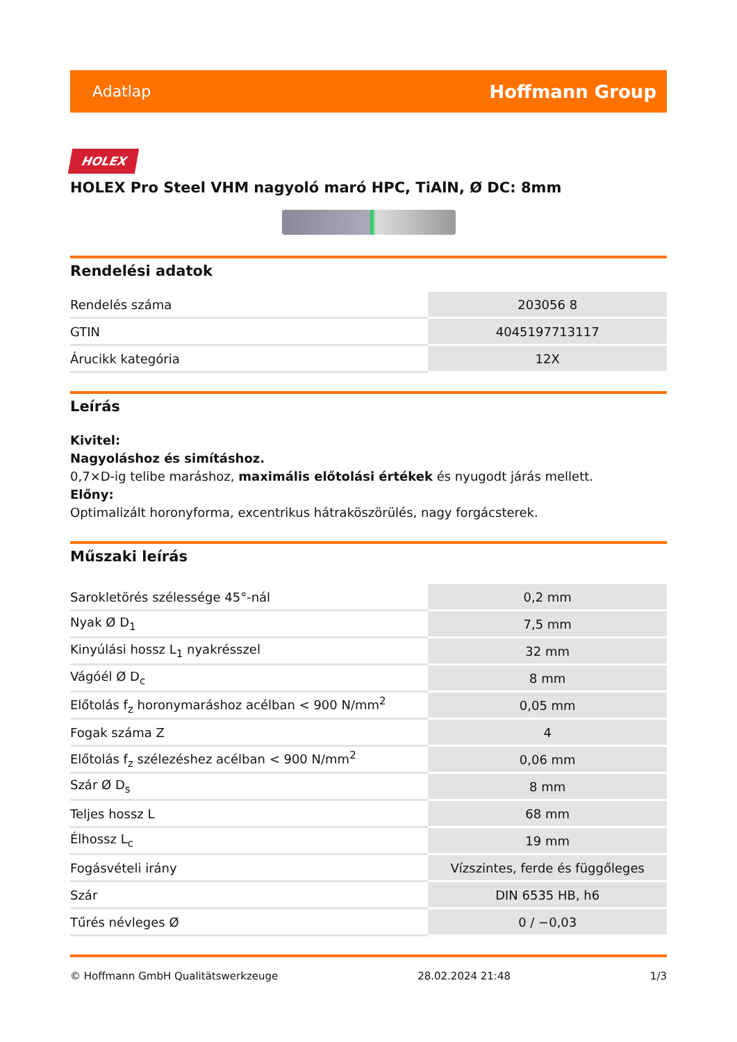Adatlap Hoffmann Group
HOLEX
HOLEX Pro Steel VHM nagyoló maró HPC, TiAlN, Ø DC: 8mm
Rendelési adatok
| Rendelés száma | 203056 8 |
| GTIN | 4045197713117 |
| Árucikk kategória | 12X |
Leírás
Kivitel:
Nagyoláshoz és simításhoz.
0,7×D-ig telibe maráshoz, maximális előtolási értékek és nyugodt járás mellett.
Előny:
Optimalizált horonyforma, excentrikus hátraköszörülés, nagy forgácsterek.
Műszaki leírás
| Sarokletörés szélessége 45°-nál | 0,2 mm |
| Nyak Ø D<sub>1</sub> | 7,5 mm |
| Kinyúlási hossz L<sub>1</sub> nyakrésszel | 32 mm |
| Vágóél Ø D<sub>c</sub> | 8 mm |
| Előtolás f<sub>z</sub> horonymaráshoz acélban < 900 N/mm<sup>2</sup> | 0,05 mm |
| Fogak száma Z | 4 |
| Előtolás f<sub>z</sub> szélezéshez acélban < 900 N/mm<sup>2</sup> | 0,06 mm |
| Szár Ø D<sub>s</sub> | 8 mm |
| Teljes hossz L | 68 mm |
| Élhossz L<sub>c</sub> | 19 mm |
| Fogásvételi irány | Vízszintes, ferde és függőleges |
| Szár | DIN 6535 HB, h6 |
| Tűrés névleges Ø | 0 / −0,03 |
© Hoffmann GmbH Qualitätswerkzeuge 28.02.2024 21:48 1/3